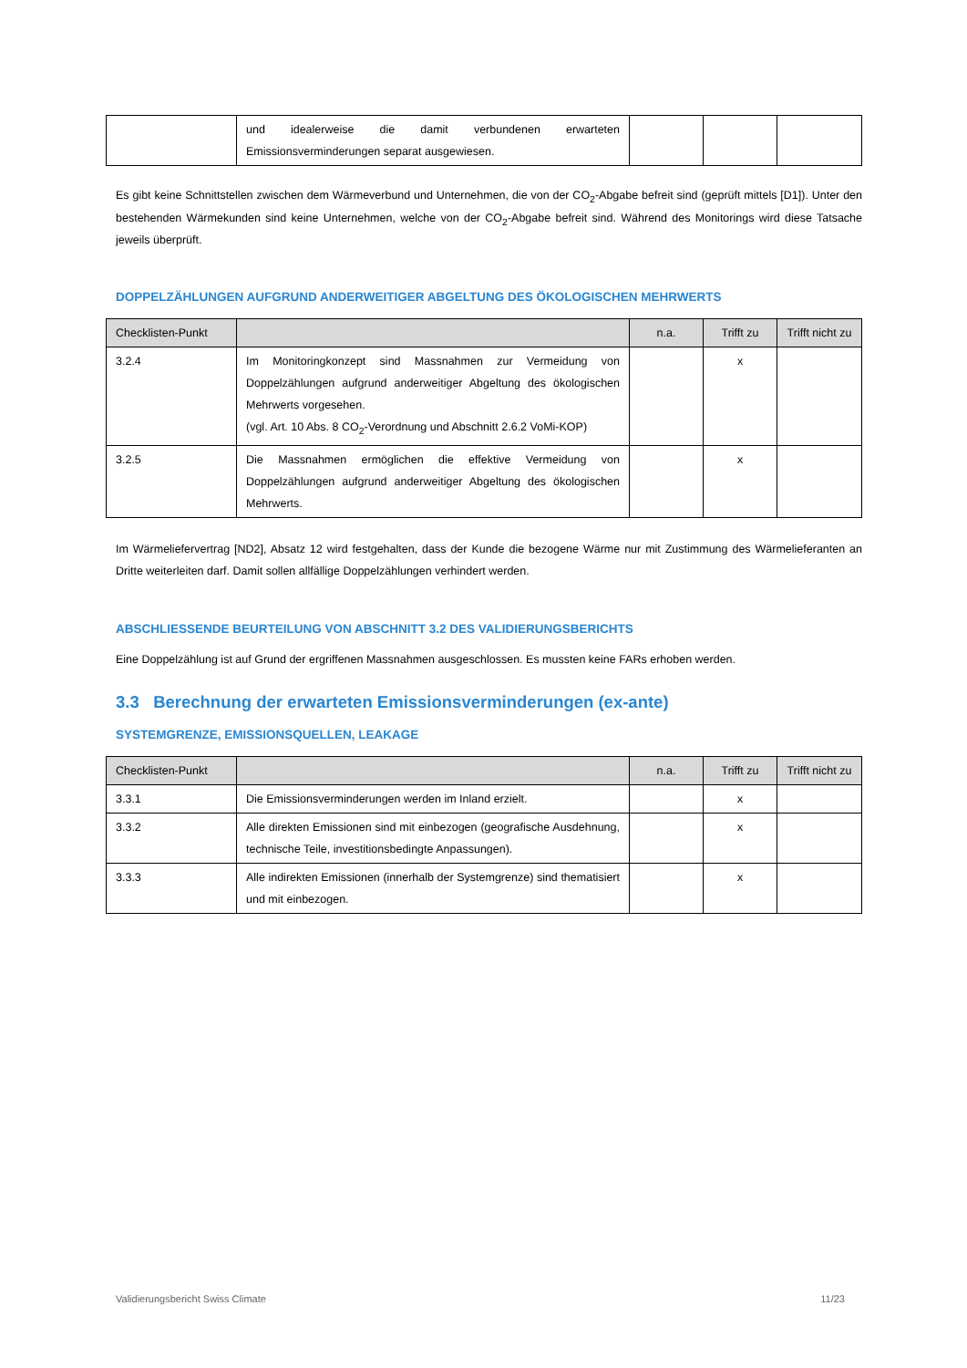| | und idealerweise die damit verbundenen erwarteten Emissionsverminderungen separat ausgewiesen. | | | |
Es gibt keine Schnittstellen zwischen dem Wärmeverbund und Unternehmen, die von der CO<sub>2</sub>-Abgabe befreit sind (geprüft mittels [D1]). Unter den bestehenden Wärmekunden sind keine Unternehmen, welche von der CO<sub>2</sub>-Abgabe befreit sind. Während des Monitorings wird diese Tatsache jeweils überprüft.
DOPPELZÄHLUNGEN AUFGRUND ANDERWEITIGER ABGELTUNG DES ÖKOLOGISCHEN MEHRWERTS
| Checklisten-Punkt | | n.a. | Trifft zu | Trifft nicht zu |
| --- | --- | --- | --- | --- |
| 3.2.4 | Im Monitoringkonzept sind Massnahmen zur Vermeidung von Doppelzählungen aufgrund anderweitiger Abgeltung des ökologischen Mehrwerts vorgesehen. (vgl. Art. 10 Abs. 8 CO<sub>2</sub>-Verordnung und Abschnitt 2.6.2 VoMi-KOP) | | x | |
| 3.2.5 | Die Massnahmen ermöglichen die effektive Vermeidung von Doppelzählungen aufgrund anderweitiger Abgeltung des ökologischen Mehrwerts. | | x | |
Im Wärmeliefervertrag [ND2], Absatz 12 wird festgehalten, dass der Kunde die bezogene Wärme nur mit Zustimmung des Wärmelieferanten an Dritte weiterleiten darf. Damit sollen allfällige Doppelzählungen verhindert werden.
ABSCHLIESSENDE BEURTEILUNG VON ABSCHNITT 3.2 DES VALIDIERUNGSBERICHTS
Eine Doppelzählung ist auf Grund der ergriffenen Massnahmen ausgeschlossen. Es mussten keine FARs erhoben werden.
3.3 Berechnung der erwarteten Emissionsverminderungen (ex-ante)
SYSTEMGRENZE, EMISSIONSQUELLEN, LEAKAGE
| Checklisten-Punkt | | n.a. | Trifft zu | Trifft nicht zu |
| --- | --- | --- | --- | --- |
| 3.3.1 | Die Emissionsverminderungen werden im Inland erzielt. | | x | |
| 3.3.2 | Alle direkten Emissionen sind mit einbezogen (geografische Ausdehnung, technische Teile, investitionsbedingte Anpassungen). | | x | |
| 3.3.3 | Alle indirekten Emissionen (innerhalb der Systemgrenze) sind thematisiert und mit einbezogen. | | x | |
Validierungsbericht Swiss Climate 11/23